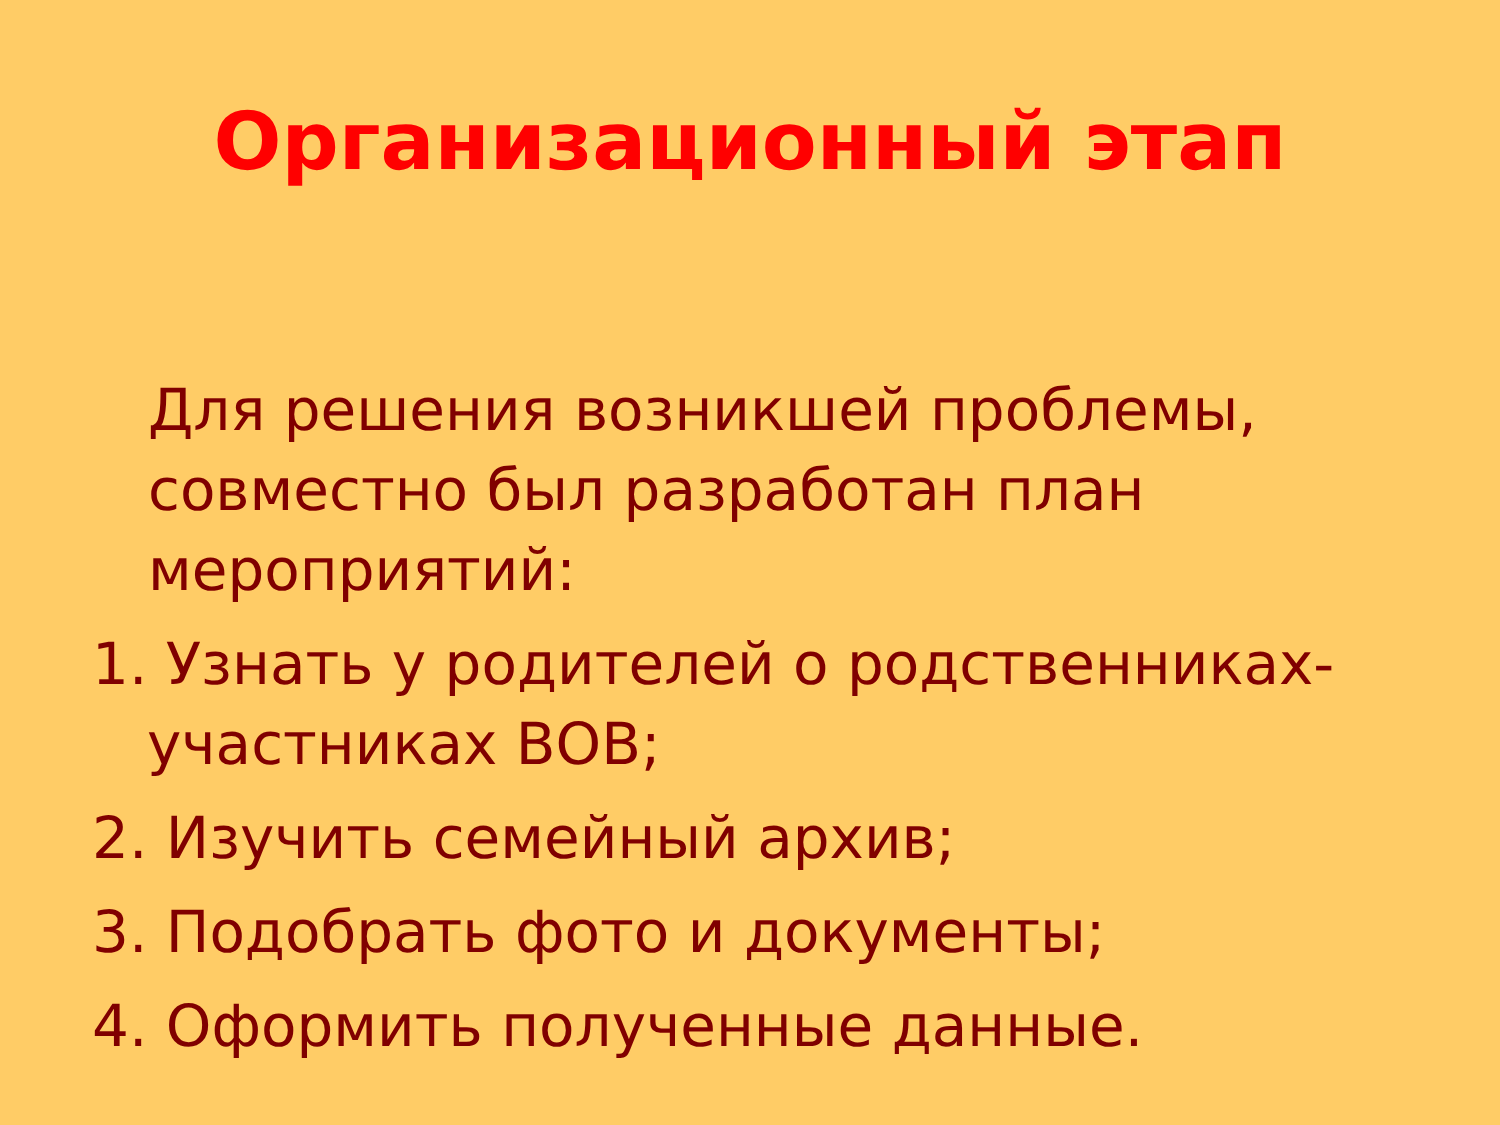Организационный этап
Для решения возникшей проблемы, совместно был разработан план мероприятий:
1. Узнать у родителей о родственниках-участниках ВОВ;
2. Изучить семейный архив;
3. Подобрать фото и документы;
4. Оформить полученные данные.